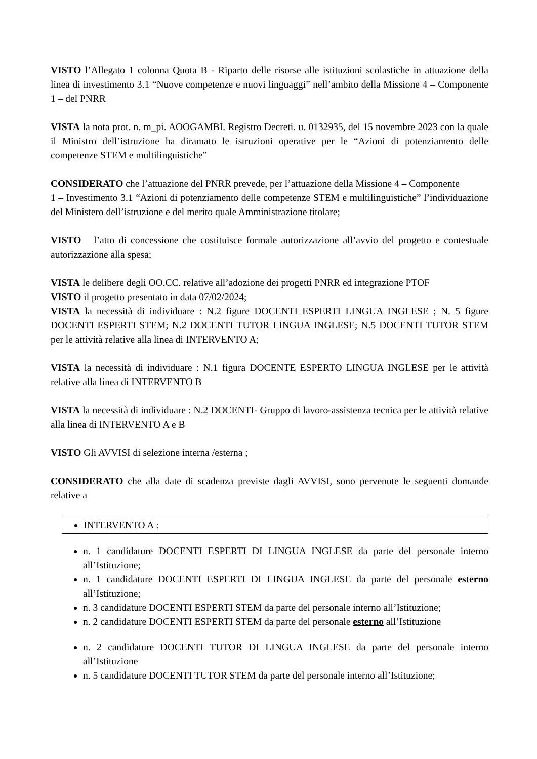VISTO l’Allegato 1 colonna Quota B - Riparto delle risorse alle istituzioni scolastiche in attuazione della linea di investimento 3.1 “Nuove competenze e nuovi linguaggi” nell’ambito della Missione 4 – Componente 1 – del PNRR
VISTA la nota prot. n. m_pi. AOOGAMBI. Registro Decreti. u. 0132935, del 15 novembre 2023 con la quale il Ministro dell’istruzione ha diramato le istruzioni operative per le “Azioni di potenziamento delle competenze STEM e multilinguistiche”
CONSIDERATO che l’attuazione del PNRR prevede, per l’attuazione della Missione 4 – Componente
1 – Investimento 3.1 “Azioni di potenziamento delle competenze STEM e multilinguistiche” l’individuazione del Ministero dell’istruzione e del merito quale Amministrazione titolare;
VISTO l’atto di concessione che costituisce formale autorizzazione all’avvio del progetto e contestuale autorizzazione alla spesa;
VISTA le delibere degli OO.CC. relative all’adozione dei progetti PNRR ed integrazione PTOF
VISTO il progetto presentato in data 07/02/2024;
VISTA la necessità di individuare : N.2 figure DOCENTI ESPERTI LINGUA INGLESE ; N. 5 figure DOCENTI ESPERTI STEM; N.2 DOCENTI TUTOR LINGUA INGLESE; N.5 DOCENTI TUTOR STEM per le attività relative alla linea di INTERVENTO A;
VISTA la necessità di individuare : N.1 figura DOCENTE ESPERTO LINGUA INGLESE per le attività relative alla linea di INTERVENTO B
VISTA la necessità di individuare : N.2 DOCENTI- Gruppo di lavoro-assistenza tecnica per le attività relative alla linea di INTERVENTO A e B
VISTO Gli AVVISI di selezione interna /esterna ;
CONSIDERATO che alla date di scadenza previste dagli AVVISI, sono pervenute le seguenti domande relative a
INTERVENTO A :
n. 1 candidature DOCENTI ESPERTI DI LINGUA INGLESE da parte del personale interno all’Istituzione;
n. 1 candidature DOCENTI ESPERTI DI LINGUA INGLESE da parte del personale esterno all’Istituzione;
n. 3 candidature DOCENTI ESPERTI STEM da parte del personale interno all’Istituzione;
n. 2 candidature DOCENTI ESPERTI STEM da parte del personale esterno all’Istituzione
n. 2 candidature DOCENTI TUTOR DI LINGUA INGLESE da parte del personale interno all’Istituzione
n. 5 candidature DOCENTI TUTOR STEM da parte del personale interno all’Istituzione;